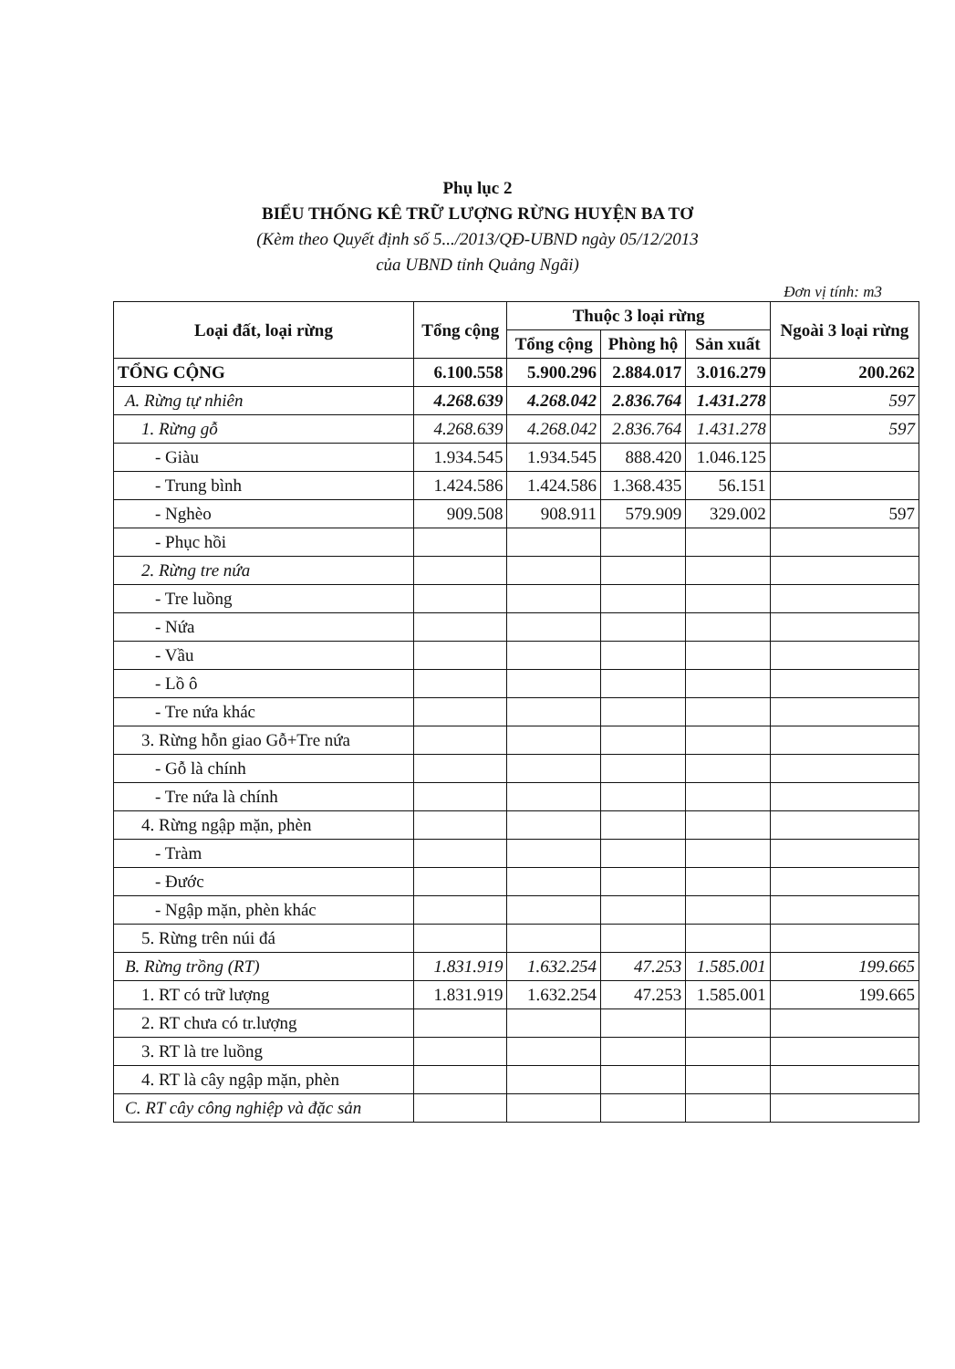Phụ lục 2
BIỂU THỐNG KÊ TRỮ LƯỢNG RỪNG HUYỆN BA TƠ
(Kèm theo Quyết định số 5.../2013/QĐ-UBND ngày 05/12/2013
của UBND tỉnh Quảng Ngãi)
Đơn vị tính: m3
| Loại đất, loại rừng | Tổng cộng | Thuộc 3 loại rừng | | | Ngoài 3 loại rừng |
| --- | --- | --- | --- | --- | --- |
| | | Tổng cộng | Phòng hộ | Sản xuất | |
| TỔNG CỘNG | 6.100.558 | 5.900.296 | 2.884.017 | 3.016.279 | 200.262 |
| A. Rừng tự nhiên | 4.268.639 | 4.268.042 | 2.836.764 | 1.431.278 | 597 |
| 1. Rừng gỗ | 4.268.639 | 4.268.042 | 2.836.764 | 1.431.278 | 597 |
| - Giàu | 1.934.545 | 1.934.545 | 888.420 | 1.046.125 | |
| - Trung bình | 1.424.586 | 1.424.586 | 1.368.435 | 56.151 | |
| - Nghèo | 909.508 | 908.911 | 579.909 | 329.002 | 597 |
| - Phục hồi | | | | | |
| 2. Rừng tre nứa | | | | | |
| - Tre luồng | | | | | |
| - Nứa | | | | | |
| - Vầu | | | | | |
| - Lồ ô | | | | | |
| - Tre nứa khác | | | | | |
| 3. Rừng hỗn giao Gỗ+Tre nứa | | | | | |
| - Gỗ là chính | | | | | |
| - Tre nứa là chính | | | | | |
| 4. Rừng ngập mặn, phèn | | | | | |
| - Tràm | | | | | |
| - Đước | | | | | |
| - Ngập mặn, phèn khác | | | | | |
| 5. Rừng trên núi đá | | | | | |
| B. Rừng trồng (RT) | 1.831.919 | 1.632.254 | 47.253 | 1.585.001 | 199.665 |
| 1. RT có trữ lượng | 1.831.919 | 1.632.254 | 47.253 | 1.585.001 | 199.665 |
| 2. RT chưa có tr.lượng | | | | | |
| 3. RT là tre luồng | | | | | |
| 4. RT là cây ngập mặn, phèn | | | | | |
| C. RT cây công nghiệp và đặc sản | | | | | |